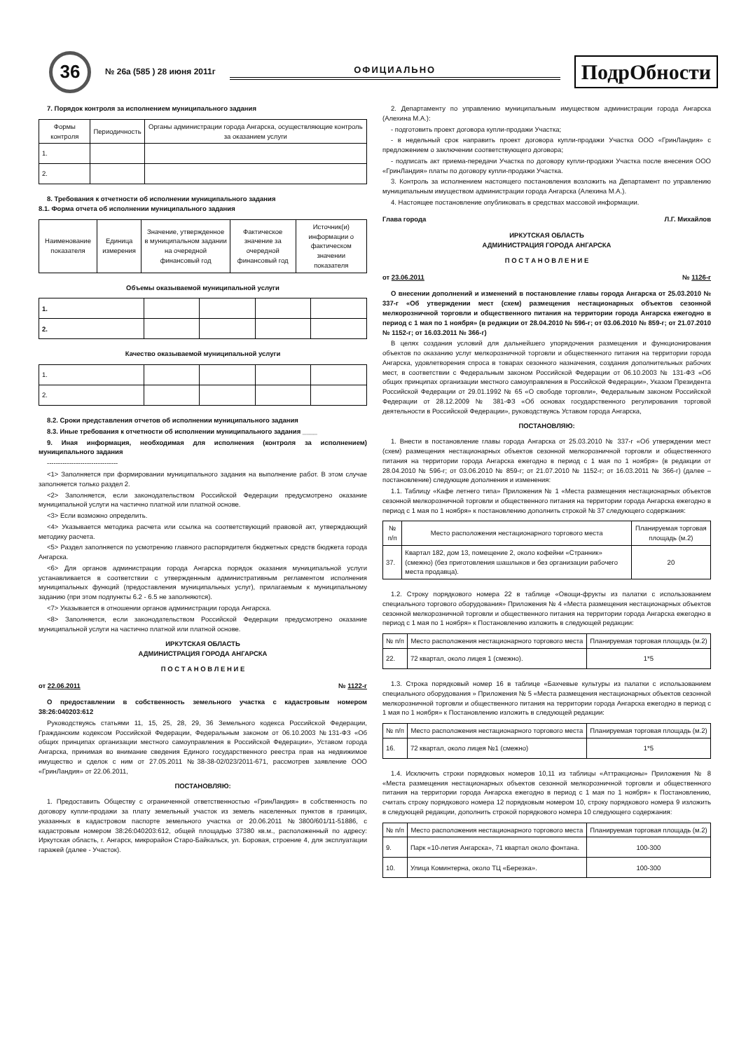36
№ 26а (585 ) 28 июня 2011г ОФИЦИАЛЬНО
ПодрОбности
7. Порядок контроля за исполнением муниципального задания
| Формы контроля | Периодичность | Органы администрации города Ангарска, осуществляющие контроль за оказанием услуги |
| --- | --- | --- |
| 1. | | |
| 2. | | |
8. Требования к отчетности об исполнении муниципального задания
8.1. Форма отчета об исполнении муниципального задания
| Наименование показателя | Единица измерения | Значение, утвержденное в муниципальном задании на очередной финансовый год | Фактическое значение за очередной финансовый год | Источник(и) информации о фактическом значении показателя |
| --- | --- | --- | --- | --- |
Объемы оказываемой муниципальной услуги
| 1. | | | | |
| 2. | | | | |
Качество оказываемой муниципальной услуги
| 1. | | | | |
| 2. | | | | |
8.2. Сроки представления отчетов об исполнении муниципального задания
8.3. Иные требования к отчетности об исполнении муниципального задания ____
9. Иная информация, необходимая для исполнения (контроля за исполнением) муниципального задания
--------------------------------
<1> Заполняется при формировании муниципального задания на выполнение работ. В этом случае заполняется только раздел 2.
<2> Заполняется, если законодательством Российской Федерации предусмотрено оказание муниципальной услуги на частично платной или платной основе.
<3> Если возможно определить.
<4> Указывается методика расчета или ссылка на соответствующий правовой акт, утверждающий методику расчета.
<5> Раздел заполняется по усмотрению главного распорядителя бюджетных средств бюджета города Ангарска.
<6> Для органов администрации города Ангарска порядок оказания муниципальной услуги устанавливается в соответствии с утвержденным административным регламентом исполнения муниципальных функций (предоставления муниципальных услуг), прилагаемым к муниципальному заданию (при этом подпункты 6.2 - 6.5 не заполняются).
<7> Указывается в отношении органов администрации города Ангарска.
<8> Заполняется, если законодательством Российской Федерации предусмотрено оказание муниципальной услуги на частично платной или платной основе.
ИРКУТСКАЯ ОБЛАСТЬ
АДМИНИСТРАЦИЯ ГОРОДА АНГАРСКА
П О С Т А Н О В Л Е Н И Е
от 22.06.2011 № 1122-г
О предоставлении в собственность земельного участка с кадастровым номером 38:26:040203:612
Руководствуясь статьями 11, 15, 25, 28, 29, 36 Земельного кодекса Российской Федерации, Гражданским кодексом Российской Федерации, Федеральным законом от 06.10.2003 №131-ФЗ «Об общих принципах организации местного самоуправления в Российской Федерации», Уставом города Ангарска, принимая во внимание сведения Единого государственного реестра прав на недвижимое имущество и сделок с ним от 27.05.2011 №38-38-02/023/2011-671, рассмотрев заявление ООО «ГринЛандия» от 22.06.2011,
ПОСТАНОВЛЯЮ:
1. Предоставить Обществу с ограниченной ответственностью «ГринЛандия» в собственность по договору купли-продажи за плату земельный участок из земель населенных пунктов в границах, указанных в кадастровом паспорте земельного участка от 20.06.2011 №3800/601/11-51886, с кадастровым номером 38:26:040203:612, общей площадью 37380 кв.м., расположенный по адресу: Иркутская область, г. Ангарск, микрорайон Старо-Байкальск, ул. Боровая, строение 4, для эксплуатации гаражей (далее - Участок).
2. Департаменту по управлению муниципальным имуществом администрации города Ангарска (Алехина М.А.):
- подготовить проект договора купли-продажи Участка;
- в недельный срок направить проект договора купли-продажи Участка ООО «ГринЛандия» с предложением о заключении соответствующего договора;
- подписать акт приема-передачи Участка по договору купли-продажи Участка после внесения ООО «ГринЛандия» платы по договору купли-продажи Участка.
3. Контроль за исполнением настоящего постановления возложить на Департамент по управлению муниципальным имуществом администрации города Ангарска (Алехина М.А.).
4. Настоящее постановление опубликовать в средствах массовой информации.
Глава города Л.Г. Михайлов
ИРКУТСКАЯ ОБЛАСТЬ
АДМИНИСТРАЦИЯ ГОРОДА АНГАРСКА
П О С Т А Н О В Л Е Н И Е
от 23.06.2011 № 1126-г
О внесении дополнений и изменений в постановление главы города Ангарска от 25.03.2010 № 337-г «Об утверждении мест (схем) размещения нестационарных объектов сезонной мелкорозничной торговли и общественного питания на территории города Ангарска ежегодно в период с 1 мая по 1 ноября» (в редакции от 28.04.2010 № 596-г; от 03.06.2010 № 859-г; от 21.07.2010 № 1152-г; от 16.03.2011 № 366-г)
В целях создания условий для дальнейшего упорядочения размещения и функционирования объектов по оказанию услуг мелкорозничной торговли и общественного питания на территории города Ангарска, удовлетворения спроса в товарах сезонного назначения, создания дополнительных рабочих мест, в соответствии с Федеральным законом Российской Федерации от 06.10.2003 № 131-ФЗ «Об общих принципах организации местного самоуправления в Российской Федерации», Указом Президента Российской Федерации от 29.01.1992 № 65 «О свободе торговли», Федеральным законом Российской Федерации от 28.12.2009 № 381-ФЗ «Об основах государственного регулирования торговой деятельности в Российской Федерации», руководствуясь Уставом города Ангарска,
ПОСТАНОВЛЯЮ:
1. Внести в постановление главы города Ангарска от 25.03.2010 № 337-г «Об утверждении мест (схем) размещения нестационарных объектов сезонной мелкорозничной торговли и общественного питания на территории города Ангарска ежегодно в период с 1 мая по 1 ноября» (в редакции от 28.04.2010 № 596-г; от 03.06.2010 № 859-г; от 21.07.2010 № 1152-г; от 16.03.2011 № 366-г) (далее – постановление) следующие дополнения и изменения:
1.1. Таблицу «Кафе летнего типа» Приложения № 1 «Места размещения нестационарных объектов сезонной мелкорозничной торговли и общественного питания на территории города Ангарска ежегодно в период с 1 мая по 1 ноября» к постановлению дополнить строкой № 37 следующего содержания:
| № п/п | Место расположения нестационарного торгового места | Планируемая торговая площадь (м.2) |
| --- | --- | --- |
| 37. | Квартал 182, дом 13, помещение 2, около кофейни «Странник» (смежно) (без приготовления шашлыков и без организации рабочего места продавца). | 20 |
1.2. Строку порядкового номера 22 в таблице «Овощи-фрукты из палатки с использованием специального торгового оборудования» Приложения № 4 «Места размещения нестационарных объектов сезонной мелкорозничной торговли и общественного питания на территории города Ангарска ежегодно в период с 1 мая по 1 ноября» к Постановлению изложить в следующей редакции:
| № п/п | Место расположения нестационарного торгового места | Планируемая торговая площадь (м.2) |
| --- | --- | --- |
| 22. | 72 квартал, около лицея 1 (смежно). | 1*5 |
1.3. Строка порядковый номер 16 в таблице «Бахчевые культуры из палатки с использованием специального оборудования » Приложения № 5 «Места размещения нестационарных объектов сезонной мелкорозничной торговли и общественного питания на территории города Ангарска ежегодно в период с 1 мая по 1 ноября» к Постановлению изложить в следующей редакции:
| № п/п | Место расположения нестационарного торгового места | Планируемая торговая площадь (м.2) |
| --- | --- | --- |
| 16. | 72 квартал, около лицея №1 (смежно) | 1*5 |
1.4. Исключить строки порядковых номеров 10,11 из таблицы «Аттракционы» Приложения № 8 «Места размещения нестационарных объектов сезонной мелкорозничной торговли и общественного питания на территории города Ангарска ежегодно в период с 1 мая по 1 ноября» к Постановлению, считать строку порядкового номера 12 порядковым номером 10, строку порядкового номера 9 изложить в следующей редакции, дополнить строкой порядкового номера 10 следующего содержания:
| № п/п | Место расположения нестационарного торгового места | Планируемая торговая площадь (м.2) |
| --- | --- | --- |
| 9. | Парк «10-летия Ангарска», 71 квартал около фонтана. | 100-300 |
| 10. | Улица Коминтерна, около ТЦ «Березка». | 100-300 |